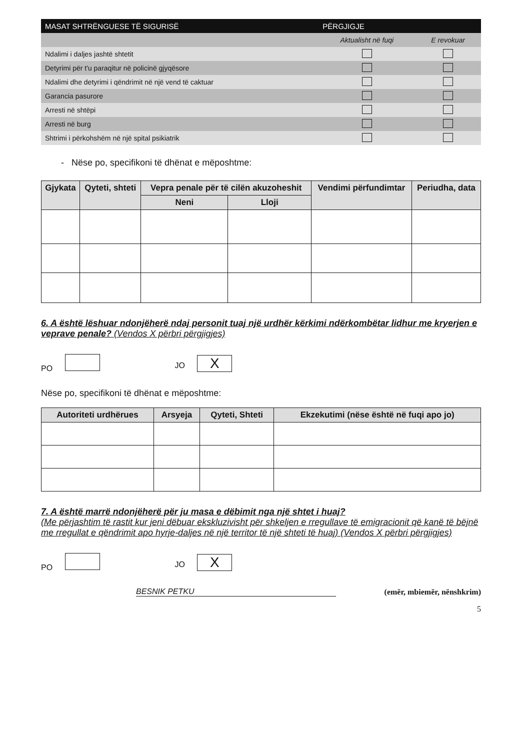| MASAT SHTRËNGUESE TË SIGURISË | PËRGJIGJE | |
| --- | --- | --- |
| | Aktualisht në fuqi | E revokuar |
| Ndalimi i daljes jashtë shtetit | | |
| Detyrimi për t'u paraqitur në policinë gjyqësore | | |
| Ndalimi dhe detyrimi i qëndrimit në një vend të caktuar | | |
| Garancia pasurore | | |
| Arresti në shtëpi | | |
| Arresti në burg | | |
| Shtrimi i përkohshëm në një spital psikiatrik | | |
- Nëse po, specifikoni të dhënat e mëposhtme:
| Gjykata | Qyteti, shteti | Vepra penale për të cilën akuzoheshit | | Vendimi përfundimtar | Periudha, data |
| --- | --- | --- | --- | --- | --- |
| | | Neni | Lloji | | |
6. A është lëshuar ndonjëherë ndaj personit tuaj një urdhër kërkimi ndërkombëtar lidhur me kryerjen e veprave penale? (Vendos X përbri përgjigjes)
PO JO X
Nëse po, specifikoni të dhënat e mëposhtme:
| Autoriteti urdhërues | Arsyeja | Qyteti, Shteti | Ekzekutimi (nëse është në fuqi apo jo) |
| --- | --- | --- | --- |
7. A është marrë ndonjëherë për ju masa e dëbimit nga një shtet i huaj?
(Me përjashtim të rastit kur jeni dëbuar ekskluzivisht për shkeljen e rregullave të emigracionit që kanë të bëjnë me rregullat e qëndrimit apo hyrje-daljes në një territor të një shteti të huaj) (Vendos X përbri përgjigjes)
PO JO X
BESNIK PETKU (emër, mbiemër, nënshkrim)
5